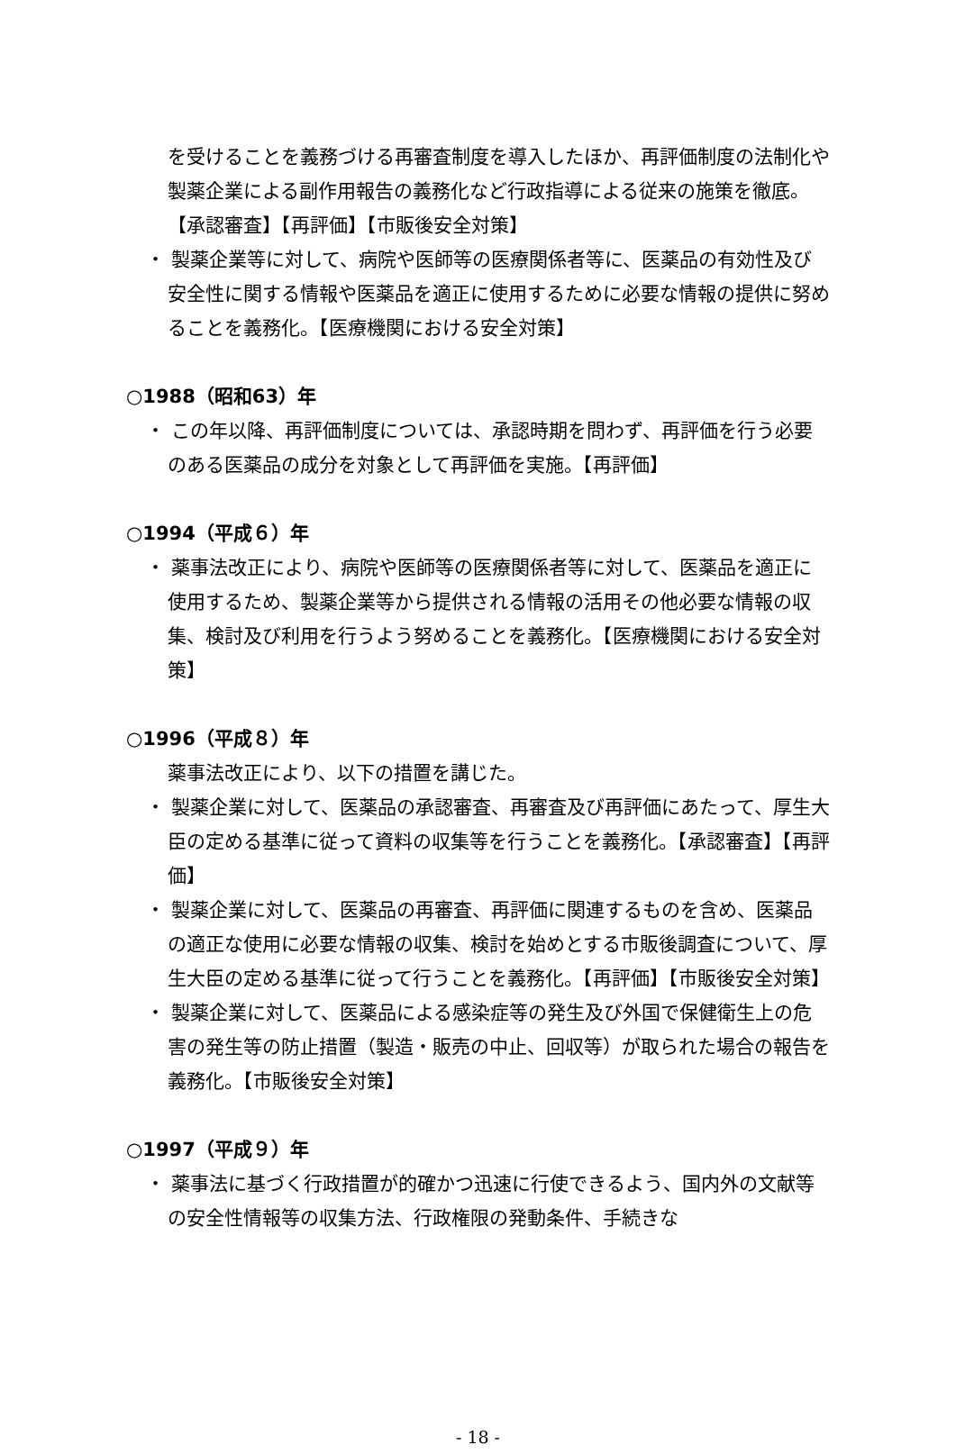を受けることを義務づける再審査制度を導入したほか、再評価制度の法制化や製薬企業による副作用報告の義務化など行政指導による従来の施策を徹底。【承認審査】【再評価】【市販後安全対策】
・ 製薬企業等に対して、病院や医師等の医療関係者等に、医薬品の有効性及び安全性に関する情報や医薬品を適正に使用するために必要な情報の提供に努めることを義務化。【医療機関における安全対策】
○1988（昭和63）年
・ この年以降、再評価制度については、承認時期を問わず、再評価を行う必要のある医薬品の成分を対象として再評価を実施。【再評価】
○1994（平成６）年
・ 薬事法改正により、病院や医師等の医療関係者等に対して、医薬品を適正に使用するため、製薬企業等から提供される情報の活用その他必要な情報の収集、検討及び利用を行うよう努めることを義務化。【医療機関における安全対策】
○1996（平成８）年
薬事法改正により、以下の措置を講じた。
・ 製薬企業に対して、医薬品の承認審査、再審査及び再評価にあたって、厚生大臣の定める基準に従って資料の収集等を行うことを義務化。【承認審査】【再評価】
・ 製薬企業に対して、医薬品の再審査、再評価に関連するものを含め、医薬品の適正な使用に必要な情報の収集、検討を始めとする市販後調査について、厚生大臣の定める基準に従って行うことを義務化。【再評価】【市販後安全対策】
・ 製薬企業に対して、医薬品による感染症等の発生及び外国で保健衛生上の危害の発生等の防止措置（製造・販売の中止、回収等）が取られた場合の報告を義務化。【市販後安全対策】
○1997（平成９）年
・ 薬事法に基づく行政措置が的確かつ迅速に行使できるよう、国内外の文献等の安全性情報等の収集方法、行政権限の発動条件、手続きな
- 18 -